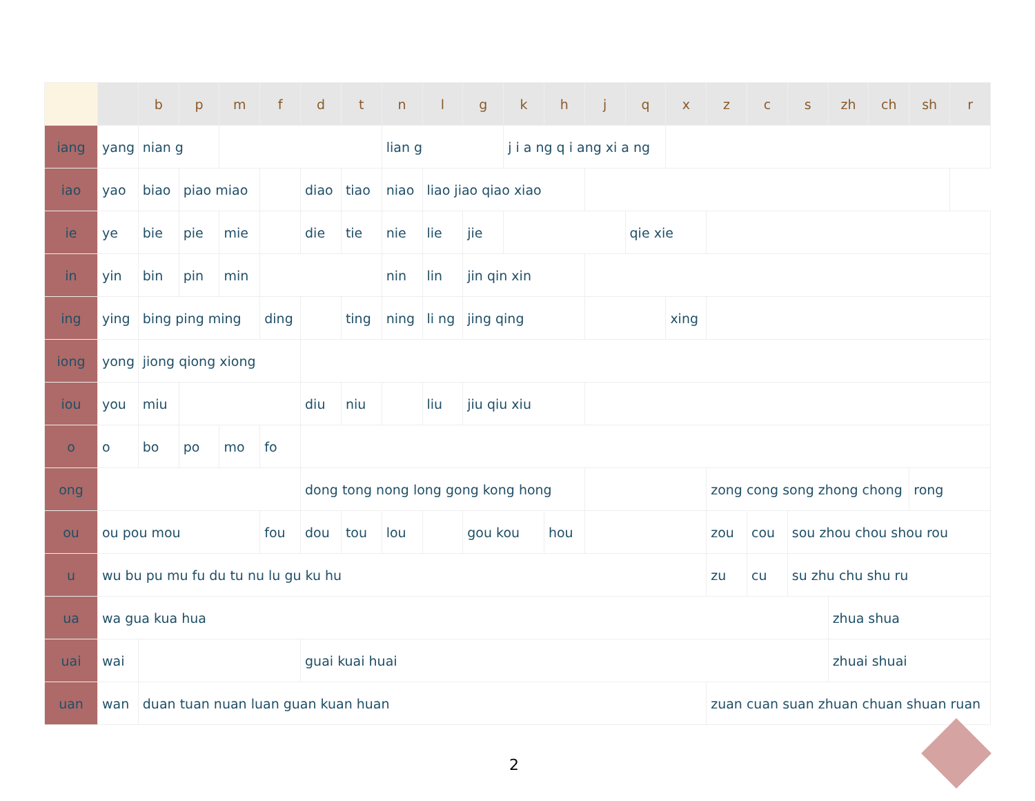| | | b | p | m | f | d | t | n | l | g | k | h | j | q | x | z | c | s | zh | ch | sh | r |
| --- | --- | --- | --- | --- | --- | --- | --- | --- | --- | --- | --- | --- | --- | --- | --- | --- | --- | --- | --- | --- | --- | --- |
| iang | yang | nian g | | | | | | lian g | | | j i a ng q i ang xi a ng | | | | | | | | | | | |
| iao | yao | biao | piao miao | | | diao | tiao | niao | liao jiao qiao xiao | | | | | | | | | | | | | |
| ie | ye | bie | pie | mie | | die | tie | nie | lie | jie | | | | qie xie | | | | | | | | |
| in | yin | bin | pin | min | | | | nin | lin | jin qin xin | | | | | | | | | | | | |
| ing | ying | bing ping ming | | | ding | | ting | ning | li ng | jing qing | | | | | xing | | | | | | | |
| iong | yong | jiong qiong xiong | | | | | | | | | | | | | | | | | | | | |
| iou | you | miu | | | | diu | niu | | liu | jiu qiu xiu | | | | | | | | | | | | |
| o | o | bo | po | mo | fo | | | | | | | | | | | | | | | | | |
| ong | | | | | | dong tong nong long gong kong hong | | | | | | | | | | zong cong song zhong chong | | | | | rong | |
| ou | ou pou mou | | | | fou | dou | tou | lou | | gou kou | | hou | | | | zou | cou | sou zhou chou shou rou | | | | |
| u | wu bu pu mu fu du tu nu lu gu ku hu | | | | | | | | | | | | | | | zu | cu | su zhu chu shu ru | | | | |
| ua | wa gua kua hua | | | | | | | | | | | | | | | | | | zhua shua | | | |
| uai | wai | | | | | guai kuai huai | | | | | | | | | | | | | zhuai shuai | | | |
| uan | wan | duan tuan nuan luan guan kuan huan | | | | | | | | | | | | | | zuan cuan suan zhuan chuan shuan ruan | | | | | | |
2